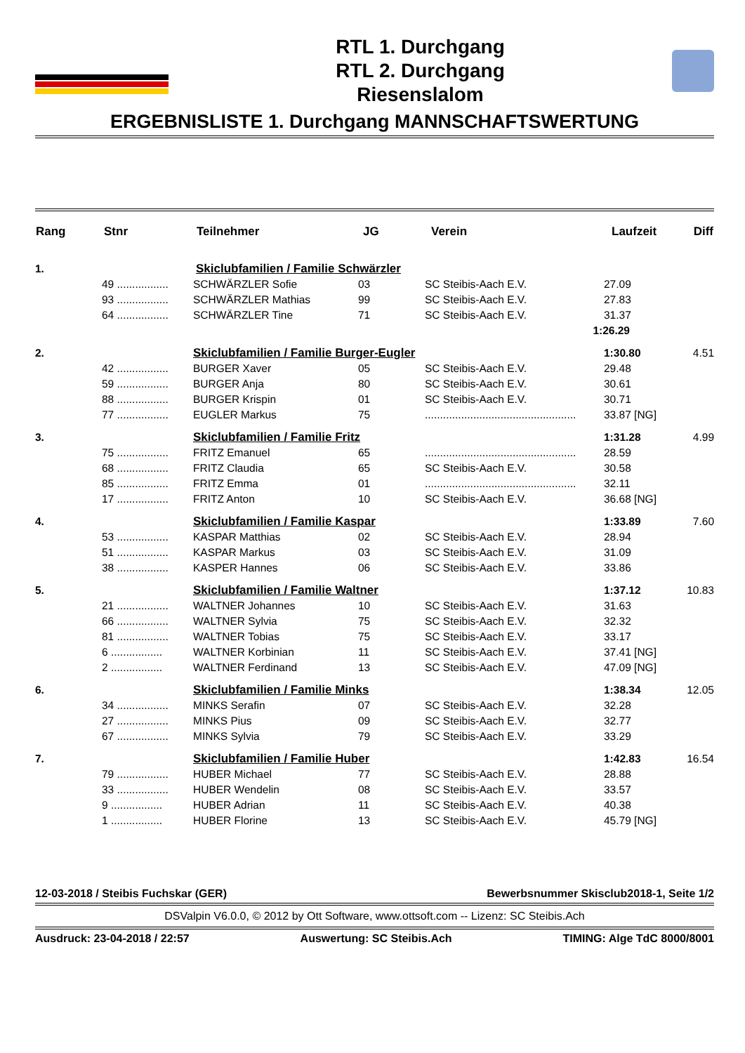RTL 1. Durchgang
RTL 2. Durchgang
Riesenslalom
ERGEBNISLISTE 1. Durchgang MANNSCHAFTSWERTUNG
| Rang | Stnr | Teilnehmer | JG | Verein | Laufzeit | Diff |
| --- | --- | --- | --- | --- | --- | --- |
| 1. | | Skiclubfamilien / Familie Schwärzler | | | | |
| | 49 ................. | SCHWÄRZLER Sofie | 03 | SC Steibis-Aach E.V. | 27.09 | |
| | 93 ................. | SCHWÄRZLER Mathias | 99 | SC Steibis-Aach E.V. | 27.83 | |
| | 64 ................. | SCHWÄRZLER Tine | 71 | SC Steibis-Aach E.V. | 31.37 | |
| 1:26.29 | | | | | | |
| 2. | | Skiclubfamilien / Familie Burger-Eugler | | | 1:30.80 | 4.51 |
| | 42 ................. | BURGER Xaver | 05 | SC Steibis-Aach E.V. | 29.48 | |
| | 59 ................. | BURGER Anja | 80 | SC Steibis-Aach E.V. | 30.61 | |
| | 88 ................. | BURGER Krispin | 01 | SC Steibis-Aach E.V. | 30.71 | |
| | 77 ................. | EUGLER Markus | 75 | .................................................. | 33.87 [NG] | |
| 3. | | Skiclubfamilien / Familie Fritz | | | 1:31.28 | 4.99 |
| | 75 ................. | FRITZ Emanuel | 65 | .................................................. | 28.59 | |
| | 68 ................. | FRITZ Claudia | 65 | SC Steibis-Aach E.V. | 30.58 | |
| | 85 ................. | FRITZ Emma | 01 | .................................................. | 32.11 | |
| | 17 ................. | FRITZ Anton | 10 | SC Steibis-Aach E.V. | 36.68 [NG] | |
| 4. | | Skiclubfamilien / Familie Kaspar | | | 1:33.89 | 7.60 |
| | 53 ................. | KASPAR Matthias | 02 | SC Steibis-Aach E.V. | 28.94 | |
| | 51 ................. | KASPAR Markus | 03 | SC Steibis-Aach E.V. | 31.09 | |
| | 38 ................. | KASPER Hannes | 06 | SC Steibis-Aach E.V. | 33.86 | |
| 5. | | Skiclubfamilien / Familie Waltner | | | 1:37.12 | 10.83 |
| | 21 ................. | WALTNER Johannes | 10 | SC Steibis-Aach E.V. | 31.63 | |
| | 66 ................. | WALTNER Sylvia | 75 | SC Steibis-Aach E.V. | 32.32 | |
| | 81 ................. | WALTNER Tobias | 75 | SC Steibis-Aach E.V. | 33.17 | |
| | 6 ................. | WALTNER Korbinian | 11 | SC Steibis-Aach E.V. | 37.41 [NG] | |
| | 2 ................. | WALTNER Ferdinand | 13 | SC Steibis-Aach E.V. | 47.09 [NG] | |
| 6. | | Skiclubfamilien / Familie Minks | | | 1:38.34 | 12.05 |
| | 34 ................. | MINKS Serafin | 07 | SC Steibis-Aach E.V. | 32.28 | |
| | 27 ................. | MINKS Pius | 09 | SC Steibis-Aach E.V. | 32.77 | |
| | 67 ................. | MINKS Sylvia | 79 | SC Steibis-Aach E.V. | 33.29 | |
| 7. | | Skiclubfamilien / Familie Huber | | | 1:42.83 | 16.54 |
| | 79 ................. | HUBER Michael | 77 | SC Steibis-Aach E.V. | 28.88 | |
| | 33 ................. | HUBER Wendelin | 08 | SC Steibis-Aach E.V. | 33.57 | |
| | 9 ................. | HUBER Adrian | 11 | SC Steibis-Aach E.V. | 40.38 | |
| | 1 ................. | HUBER Florine | 13 | SC Steibis-Aach E.V. | 45.79 [NG] | |
12-03-2018 / Steibis Fuchskar (GER) Bewerbsnummer Skisclub2018-1, Seite 1/2
DSValpin V6.0.0, © 2012 by Ott Software, www.ottsoft.com -- Lizenz: SC Steibis.Ach
Ausdruck: 23-04-2018 / 22:57 Auswertung: SC Steibis.Ach TIMING: Alge TdC 8000/8001